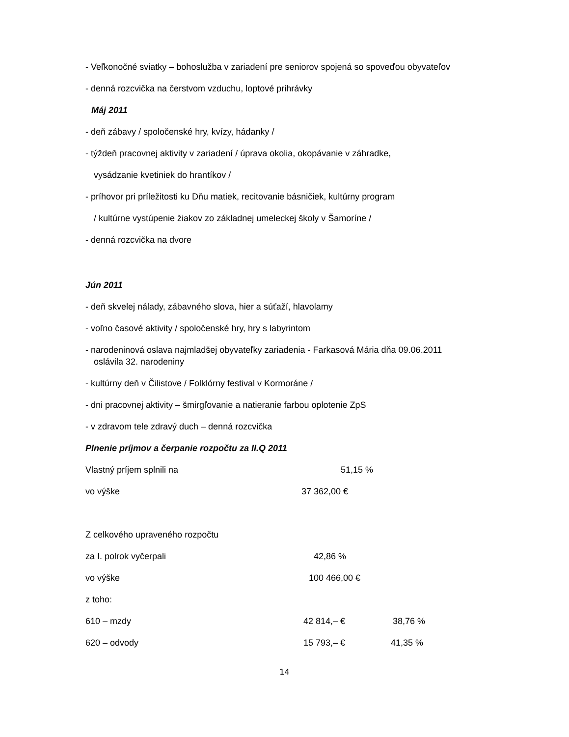- Veľkonočné sviatky – bohoslužba v zariadení pre seniorov spojená so spoveďou obyvateľov
- denná rozcvička na čerstvom vzduchu, loptové prihrávky
Máj 2011
- deň zábavy / spoločenské hry, kvízy, hádanky /
- týždeň pracovnej aktivity v zariadení / úprava okolia, okopávanie v záhradke,
vysádzanie kvetiniek do hrantíkov /
- príhovor pri príležitosti ku Dňu matiek, recitovanie básničiek, kultúrny program
/ kultúrne vystúpenie žiakov zo základnej umeleckej školy v Šamoríne /
- denná rozcvička na dvore
Jún 2011
- deň skvelej nálady, zábavného slova, hier a súťaží, hlavolamy
- voľno časové aktivity / spoločenské hry, hry s labyrintom
- narodeninová oslava najmladšej obyvateľky zariadenia - Farkasová Mária dňa 09.06.2011
oslávila 32. narodeniny
- kultúrny deň v Čilistove / Folklórny festival v Kormoráne /
- dni pracovnej aktivity – šmirgľovanie a natieranie farbou oplotenie ZpS
- v zdravom tele zdravý duch – denná rozcvička
Plnenie príjmov a čerpanie rozpočtu za II.Q 2011
Vlastný príjem splnili na 51,15 %
vo výške 37 362,00 €
Z celkového upraveného rozpočtu
za I. polrok vyčerpali 42,86 %
vo výške 100 466,00 €
z toho:
610 – mzdy 42 814,– € 38,76 %
620 – odvody 15 793,– € 41,35 %
14